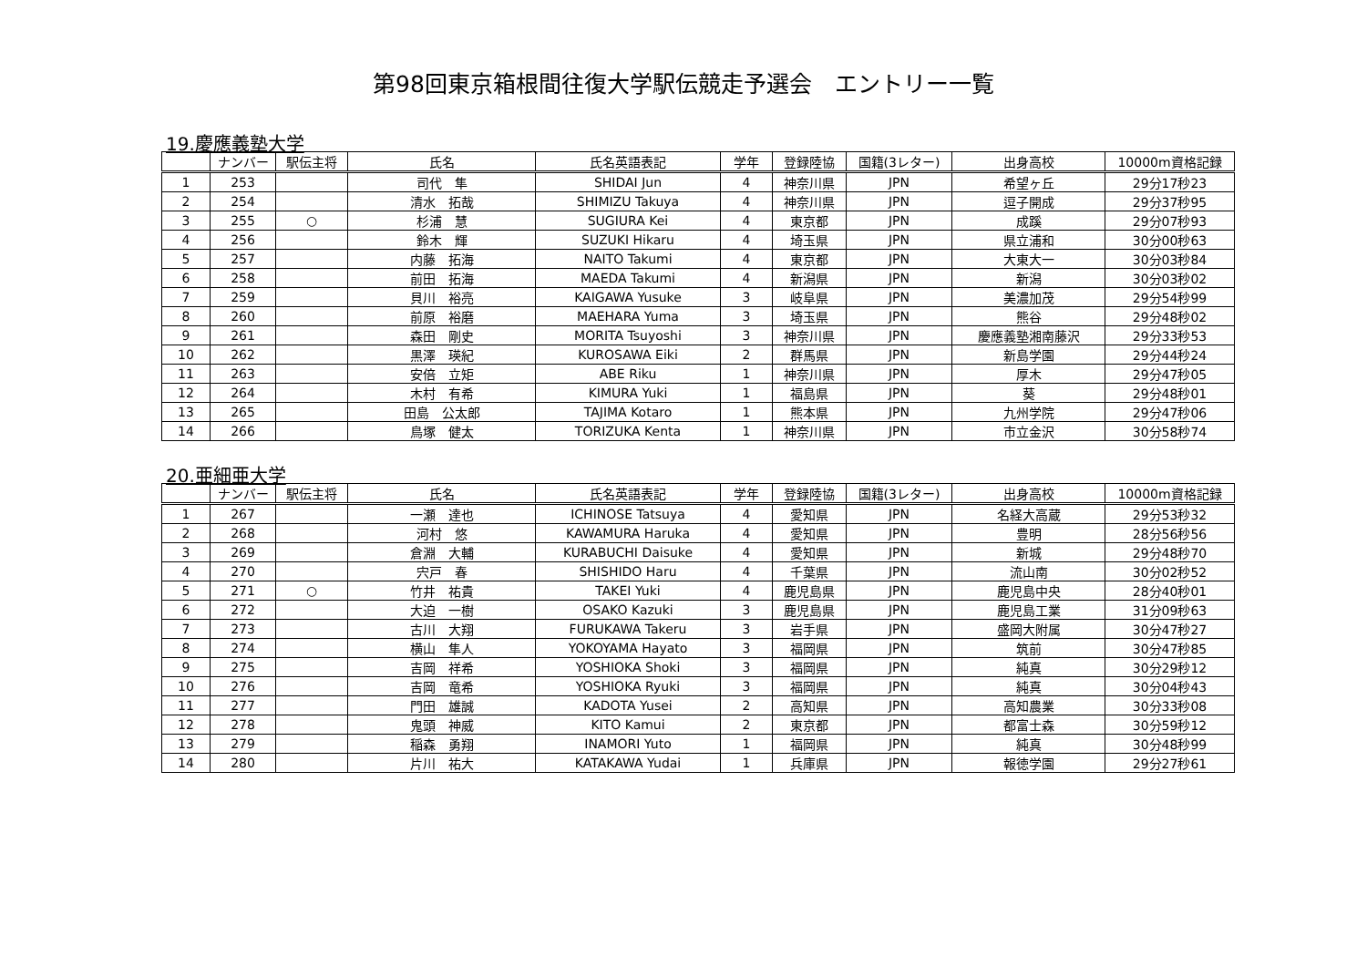第98回東京箱根間往復大学駅伝競走予選会　エントリー一覧
19.慶應義塾大学
| | ナンバー | 駅伝主将 | 氏名 | 氏名英語表記 | 学年 | 登録陸協 | 国籍(3レター) | 出身高校 | 10000m資格記録 |
| --- | --- | --- | --- | --- | --- | --- | --- | --- | --- |
| 1 | 253 | | 司代 隼 | SHIDAI Jun | 4 | 神奈川県 | JPN | 希望ヶ丘 | 29分17秒23 |
| 2 | 254 | | 清水 拓哉 | SHIMIZU Takuya | 4 | 神奈川県 | JPN | 逗子開成 | 29分37秒95 |
| 3 | 255 | ○ | 杉浦 慧 | SUGIURA Kei | 4 | 東京都 | JPN | 成蹊 | 29分07秒93 |
| 4 | 256 | | 鈴木 輝 | SUZUKI Hikaru | 4 | 埼玉県 | JPN | 県立浦和 | 30分00秒63 |
| 5 | 257 | | 内藤 拓海 | NAITO Takumi | 4 | 東京都 | JPN | 大東大一 | 30分03秒84 |
| 6 | 258 | | 前田 拓海 | MAEDA Takumi | 4 | 新潟県 | JPN | 新潟 | 30分03秒02 |
| 7 | 259 | | 貝川 裕亮 | KAIGAWA Yusuke | 3 | 岐阜県 | JPN | 美濃加茂 | 29分54秒99 |
| 8 | 260 | | 前原 裕磨 | MAEHARA Yuma | 3 | 埼玉県 | JPN | 熊谷 | 29分48秒02 |
| 9 | 261 | | 森田 剛史 | MORITA Tsuyoshi | 3 | 神奈川県 | JPN | 慶應義塾湘南藤沢 | 29分33秒53 |
| 10 | 262 | | 黒澤 瑛紀 | KUROSAWA Eiki | 2 | 群馬県 | JPN | 新島学園 | 29分44秒24 |
| 11 | 263 | | 安倍 立矩 | ABE Riku | 1 | 神奈川県 | JPN | 厚木 | 29分47秒05 |
| 12 | 264 | | 木村 有希 | KIMURA Yuki | 1 | 福島県 | JPN | 葵 | 29分48秒01 |
| 13 | 265 | | 田島 公太郎 | TAJIMA Kotaro | 1 | 熊本県 | JPN | 九州学院 | 29分47秒06 |
| 14 | 266 | | 鳥塚 健太 | TORIZUKA Kenta | 1 | 神奈川県 | JPN | 市立金沢 | 30分58秒74 |
20.亜細亜大学
| | ナンバー | 駅伝主将 | 氏名 | 氏名英語表記 | 学年 | 登録陸協 | 国籍(3レター) | 出身高校 | 10000m資格記録 |
| --- | --- | --- | --- | --- | --- | --- | --- | --- | --- |
| 1 | 267 | | 一瀬 達也 | ICHINOSE Tatsuya | 4 | 愛知県 | JPN | 名経大高蔵 | 29分53秒32 |
| 2 | 268 | | 河村 悠 | KAWAMURA Haruka | 4 | 愛知県 | JPN | 豊明 | 28分56秒56 |
| 3 | 269 | | 倉淵 大輔 | KURABUCHI Daisuke | 4 | 愛知県 | JPN | 新城 | 29分48秒70 |
| 4 | 270 | | 宍戸 春 | SHISHIDO Haru | 4 | 千葉県 | JPN | 流山南 | 30分02秒52 |
| 5 | 271 | ○ | 竹井 祐貴 | TAKEI Yuki | 4 | 鹿児島県 | JPN | 鹿児島中央 | 28分40秒01 |
| 6 | 272 | | 大迫 一樹 | OSAKO Kazuki | 3 | 鹿児島県 | JPN | 鹿児島工業 | 31分09秒63 |
| 7 | 273 | | 古川 大翔 | FURUKAWA Takeru | 3 | 岩手県 | JPN | 盛岡大附属 | 30分47秒27 |
| 8 | 274 | | 横山 隼人 | YOKOYAMA Hayato | 3 | 福岡県 | JPN | 筑前 | 30分47秒85 |
| 9 | 275 | | 吉岡 祥希 | YOSHIOKA Shoki | 3 | 福岡県 | JPN | 純真 | 30分29秒12 |
| 10 | 276 | | 吉岡 竜希 | YOSHIOKA Ryuki | 3 | 福岡県 | JPN | 純真 | 30分04秒43 |
| 11 | 277 | | 門田 雄誠 | KADOTA Yusei | 2 | 高知県 | JPN | 高知農業 | 30分33秒08 |
| 12 | 278 | | 鬼頭 神威 | KITO Kamui | 2 | 東京都 | JPN | 都富士森 | 30分59秒12 |
| 13 | 279 | | 稲森 勇翔 | INAMORI Yuto | 1 | 福岡県 | JPN | 純真 | 30分48秒99 |
| 14 | 280 | | 片川 祐大 | KATAKAWA Yudai | 1 | 兵庫県 | JPN | 報徳学園 | 29分27秒61 |